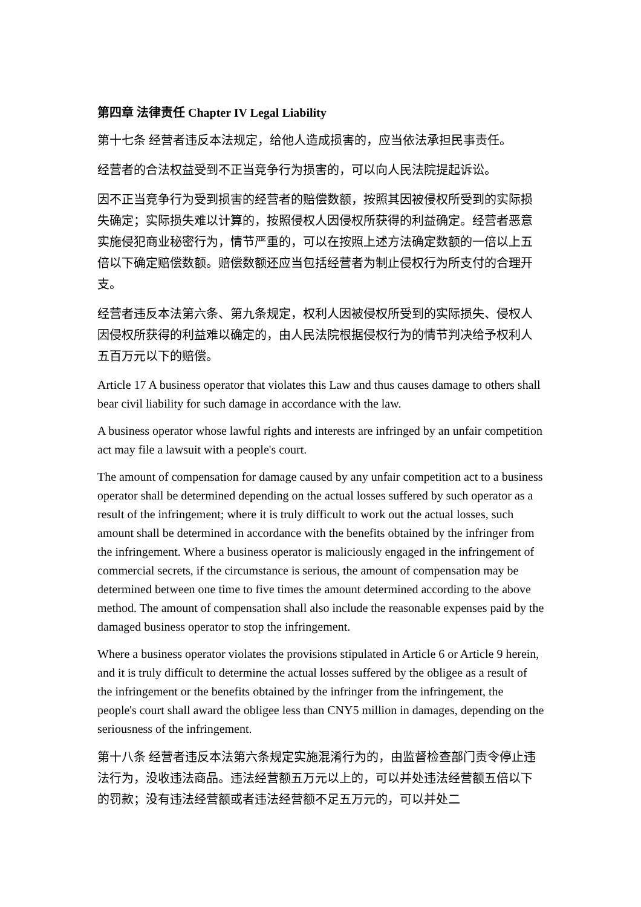第四章 法律责任 Chapter IV Legal Liability
第十七条 经营者违反本法规定，给他人造成损害的，应当依法承担民事责任。
经营者的合法权益受到不正当竞争行为损害的，可以向人民法院提起诉讼。
因不正当竞争行为受到损害的经营者的赔偿数额，按照其因被侵权所受到的实际损失确定；实际损失难以计算的，按照侵权人因侵权所获得的利益确定。经营者恶意实施侵犯商业秘密行为，情节严重的，可以在按照上述方法确定数额的一倍以上五倍以下确定赔偿数额。赔偿数额还应当包括经营者为制止侵权行为所支付的合理开支。
经营者违反本法第六条、第九条规定，权利人因被侵权所受到的实际损失、侵权人因侵权所获得的利益难以确定的，由人民法院根据侵权行为的情节判决给予权利人五百万元以下的赔偿。
Article 17 A business operator that violates this Law and thus causes damage to others shall bear civil liability for such damage in accordance with the law.
A business operator whose lawful rights and interests are infringed by an unfair competition act may file a lawsuit with a people's court.
The amount of compensation for damage caused by any unfair competition act to a business operator shall be determined depending on the actual losses suffered by such operator as a result of the infringement; where it is truly difficult to work out the actual losses, such amount shall be determined in accordance with the benefits obtained by the infringer from the infringement. Where a business operator is maliciously engaged in the infringement of commercial secrets, if the circumstance is serious, the amount of compensation may be determined between one time to five times the amount determined according to the above method. The amount of compensation shall also include the reasonable expenses paid by the damaged business operator to stop the infringement.
Where a business operator violates the provisions stipulated in Article 6 or Article 9 herein, and it is truly difficult to determine the actual losses suffered by the obligee as a result of the infringement or the benefits obtained by the infringer from the infringement, the people's court shall award the obligee less than CNY5 million in damages, depending on the seriousness of the infringement.
第十八条 经营者违反本法第六条规定实施混淆行为的，由监督检查部门责令停止违法行为，没收违法商品。违法经营额五万元以上的，可以并处违法经营额五倍以下的罚款；没有违法经营额或者违法经营额不足五万元的，可以并处二